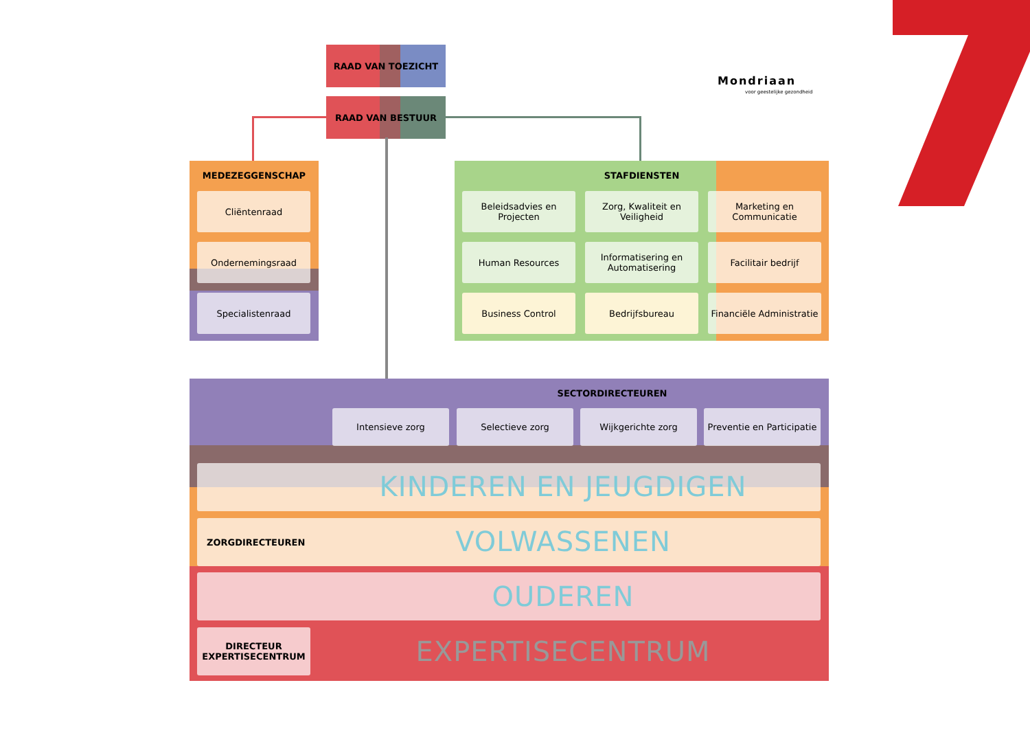RAAD VAN TOEZICHT
RAAD VAN BESTUUR
Mondriaan
voor geestelijke gezondheid
MEDEZEGGENSCHAP
Cliëntenraad
Ondernemingsraad
Specialistenraad
STAFDIENSTEN
Beleidsadvies en Projecten
Zorg, Kwaliteit en Veiligheid
Marketing en Communicatie
Human Resources
Informatisering en Automatisering
Facilitair bedrijf
Business Control Bedrijfsbureau
Financiële Administratie
SECTORDIRECTEUREN
Intensieve zorg Selectieve zorg Wijkgerichte zorg
Preventie en Participatie
KINDEREN EN JEUGDIGEN
ZORGDIRECTEUREN
VOLWASSENEN
OUDEREN
DIRECTEUR EXPERTISECENTRUM
EXPERTISECENTRUM